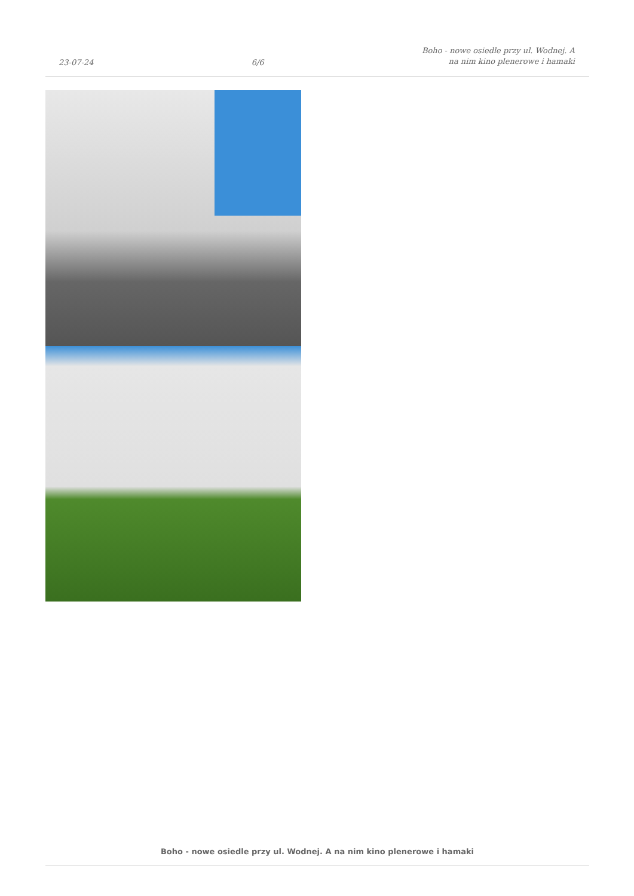23-07-24 6/6 Boho - nowe osiedle przy ul. Wodnej. A
na nim kino plenerowe i hamaki
Boho - nowe osiedle przy ul. Wodnej. A na nim kino plenerowe i hamaki